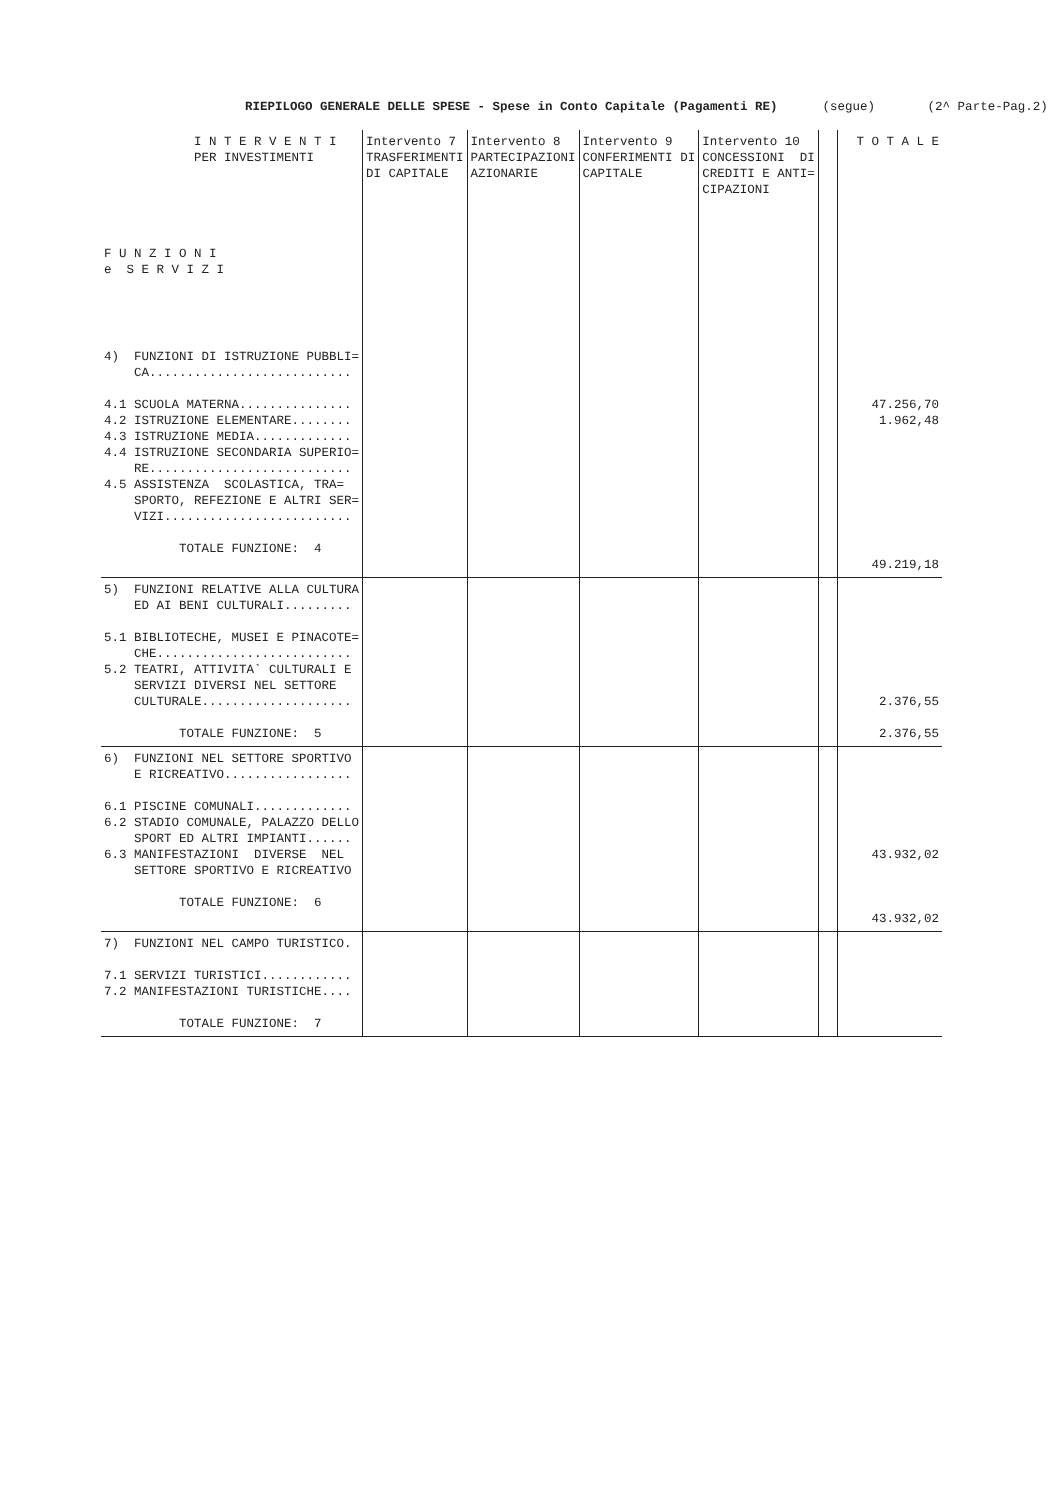RIEPILOGO GENERALE DELLE SPESE - Spese in Conto Capitale (Pagamenti RE) (segue) (2^ Parte-Pag.2)
| I N T E R V E N T I PER INVESTIMENTI F U N Z I O N I e S E R V I Z I | Intervento 7 TRASFERIMENTI DI CAPITALE | Intervento 8 PARTECIPAZIONI AZIONARIE | Intervento 9 CONFERIMENTI DI CAPITALE | Intervento 10 CONCESSIONI DI CREDITI E ANTI= CIPAZIONI | | T O T A L E |
| --- | --- | --- | --- | --- | --- | --- |
| 4) FUNZIONI DI ISTRUZIONE PUBBLI= CA........................... 4.1 SCUOLA MATERNA............... 4.2 ISTRUZIONE ELEMENTARE........ 4.3 ISTRUZIONE MEDIA............. 4.4 ISTRUZIONE SECONDARIA SUPERIO= RE........................... 4.5 ASSISTENZA SCOLASTICA, TRA= SPORTO, REFEZIONE E ALTRI SER= VIZI......................... TOTALE FUNZIONE: 4 | | | | | | 47.256,70 1.962,48 49.219,18 |
| 5) FUNZIONI RELATIVE ALLA CULTURA ED AI BENI CULTURALI......... 5.1 BIBLIOTECHE, MUSEI E PINACOTE= CHE.......................... 5.2 TEATRI, ATTIVITA` CULTURALI E SERVIZI DIVERSI NEL SETTORE CULTURALE.................... TOTALE FUNZIONE: 5 | | | | | | 2.376,55 2.376,55 |
| 6) FUNZIONI NEL SETTORE SPORTIVO E RICREATIVO................. 6.1 PISCINE COMUNALI............. 6.2 STADIO COMUNALE, PALAZZO DELLO SPORT ED ALTRI IMPIANTI...... 6.3 MANIFESTAZIONI DIVERSE NEL SETTORE SPORTIVO E RICREATIVO TOTALE FUNZIONE: 6 | | | | | | 43.932,02 43.932,02 |
| 7) FUNZIONI NEL CAMPO TURISTICO. 7.1 SERVIZI TURISTICI............ 7.2 MANIFESTAZIONI TURISTICHE.... TOTALE FUNZIONE: 7 | | | | | | |